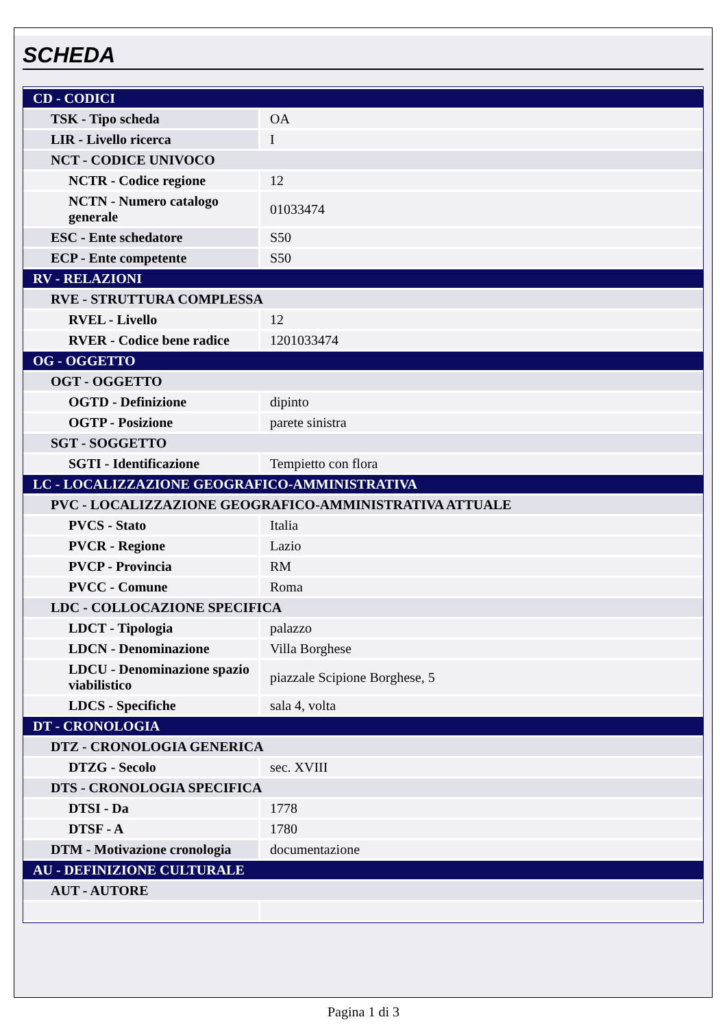SCHEDA
| CD - CODICI | |
| TSK - Tipo scheda | OA |
| LIR - Livello ricerca | I |
| NCT - CODICE UNIVOCO | |
| NCTR - Codice regione | 12 |
| NCTN - Numero catalogo generale | 01033474 |
| ESC - Ente schedatore | S50 |
| ECP - Ente competente | S50 |
| RV - RELAZIONI | |
| RVE - STRUTTURA COMPLESSA | |
| RVEL - Livello | 12 |
| RVER - Codice bene radice | 1201033474 |
| OG - OGGETTO | |
| OGT - OGGETTO | |
| OGTD - Definizione | dipinto |
| OGTP - Posizione | parete sinistra |
| SGT - SOGGETTO | |
| SGTI - Identificazione | Tempietto con flora |
| LC - LOCALIZZAZIONE GEOGRAFICO-AMMINISTRATIVA | |
| PVC - LOCALIZZAZIONE GEOGRAFICO-AMMINISTRATIVA ATTUALE | |
| PVCS - Stato | Italia |
| PVCR - Regione | Lazio |
| PVCP - Provincia | RM |
| PVCC - Comune | Roma |
| LDC - COLLOCAZIONE SPECIFICA | |
| LDCT - Tipologia | palazzo |
| LDCN - Denominazione | Villa Borghese |
| LDCU - Denominazione spazio viabilistico | piazzale Scipione Borghese, 5 |
| LDCS - Specifiche | sala 4, volta |
| DT - CRONOLOGIA | |
| DTZ - CRONOLOGIA GENERICA | |
| DTZG - Secolo | sec. XVIII |
| DTS - CRONOLOGIA SPECIFICA | |
| DTSI - Da | 1778 |
| DTSF - A | 1780 |
| DTM - Motivazione cronologia | documentazione |
| AU - DEFINIZIONE CULTURALE | |
| AUT - AUTORE | |
Pagina 1 di 3